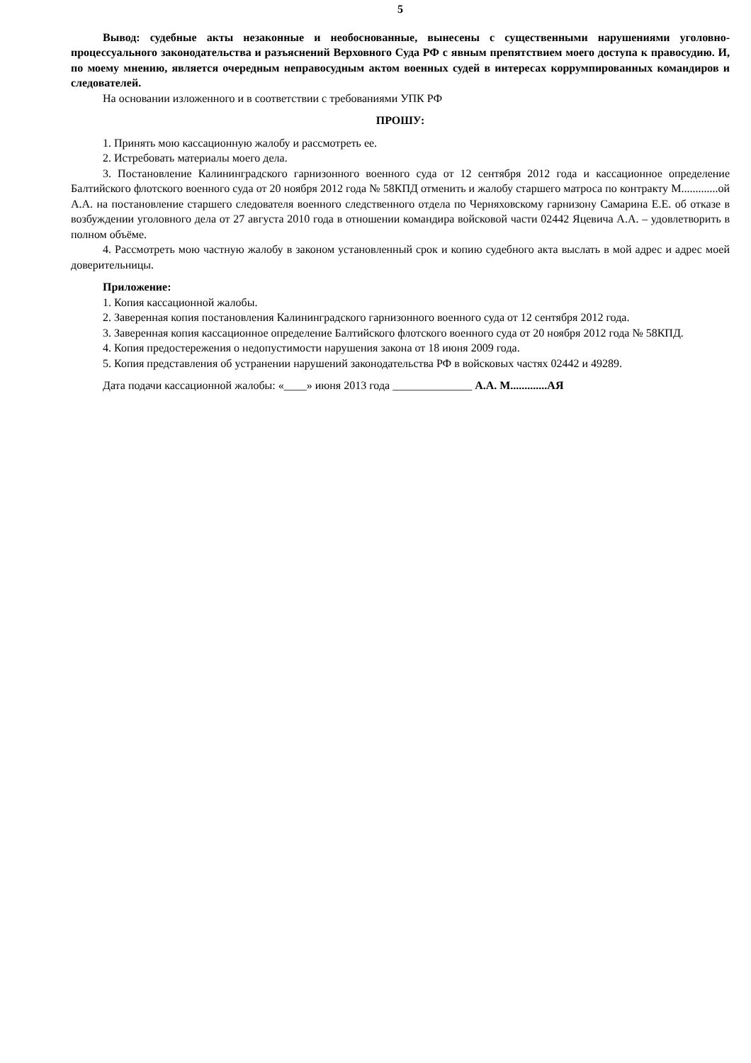5
Вывод: судебные акты незаконные и необоснованные, вынесены с существенными нарушениями уголовно-процессуального законодательства и разъяснений Верховного Суда РФ с явным препятствием моего доступа к правосудию. И, по моему мнению, является очередным неправосудным актом военных судей в интересах коррумпированных командиров и следователей.
На основании изложенного и в соответствии с требованиями УПК РФ
ПРОШУ:
1. Принять мою кассационную жалобу и рассмотреть ее.
2. Истребовать материалы моего дела.
3. Постановление Калининградского гарнизонного военного суда от 12 сентября 2012 года и кассационное определение Балтийского флотского военного суда от 20 ноября 2012 года № 58КПД отменить и жалобу старшего матроса по контракту М.............ой А.А. на постановление старшего следователя военного следственного отдела по Черняховскому гарнизону Самарина Е.Е. об отказе в возбуждении уголовного дела от 27 августа 2010 года в отношении командира войсковой части 02442 Яцевича А.А. – удовлетворить в полном объёме.
4. Рассмотреть мою частную жалобу в законом установленный срок и копию судебного акта выслать в мой адрес и адрес моей доверительницы.
Приложение:
1. Копия кассационной жалобы.
2. Заверенная копия постановления Калининградского гарнизонного военного суда от 12 сентября 2012 года.
3. Заверенная копия кассационное определение Балтийского флотского военного суда от 20 ноября 2012 года № 58КПД.
4. Копия предостережения о недопустимости нарушения закона от 18 июня 2009 года.
5. Копия представления об устранении нарушений законодательства РФ в войсковых частях 02442 и 49289.
Дата подачи кассационной жалобы: «____» июня 2013 года ______________ А.А. М.............АЯ